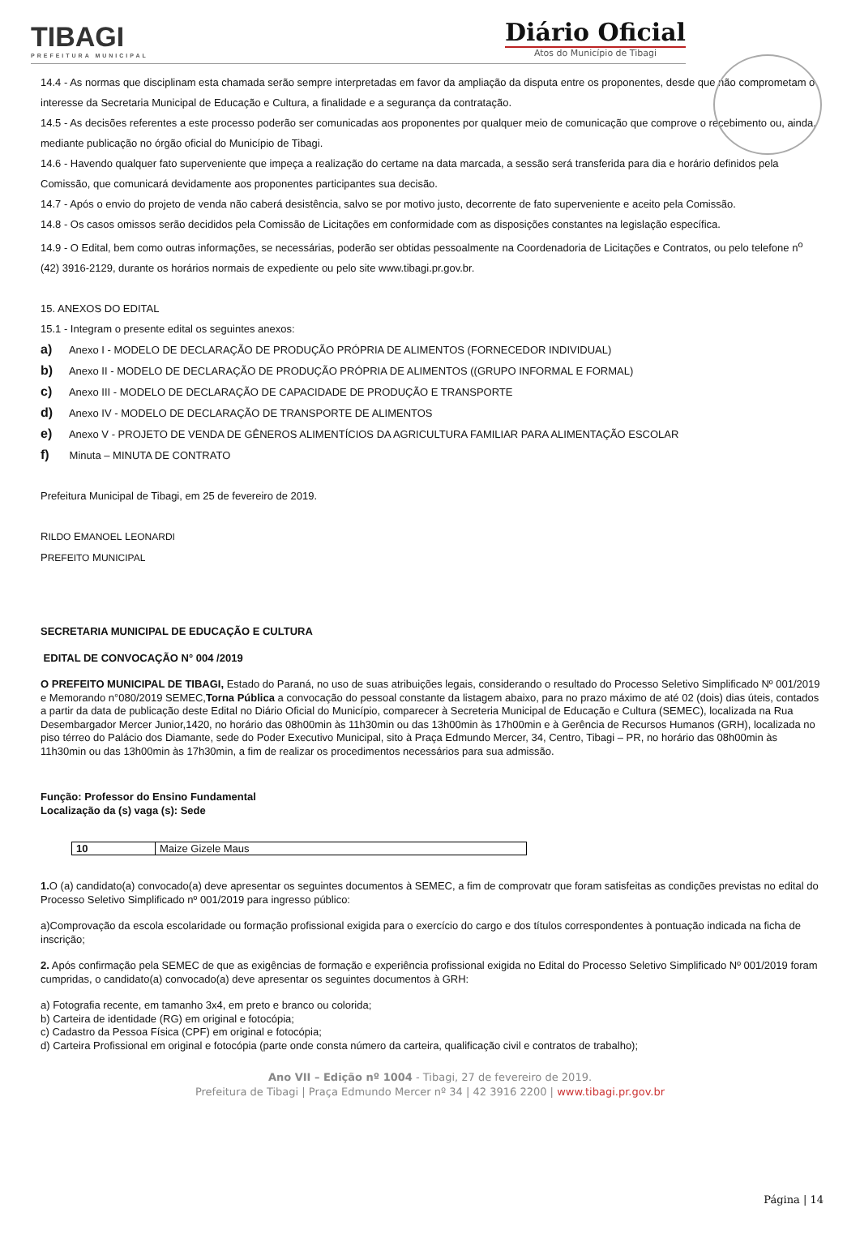TIBAGI
PREFEITURA MUNICIPAL
Diário Oficial
Atos do Município de Tibagi
14.4 - As normas que disciplinam esta chamada serão sempre interpretadas em favor da ampliação da disputa entre os proponentes, desde que não comprometam o interesse da Secretaria Municipal de Educação e Cultura, a finalidade e a segurança da contratação.
14.5 - As decisões referentes a este processo poderão ser comunicadas aos proponentes por qualquer meio de comunicação que comprove o recebimento ou, ainda, mediante publicação no órgão oficial do Município de Tibagi.
14.6 - Havendo qualquer fato superveniente que impeça a realização do certame na data marcada, a sessão será transferida para dia e horário definidos pela Comissão, que comunicará devidamente aos proponentes participantes sua decisão.
14.7 - Após o envio do projeto de venda não caberá desistência, salvo se por motivo justo, decorrente de fato superveniente e aceito pela Comissão.
14.8 - Os casos omissos serão decididos pela Comissão de Licitações em conformidade com as disposições constantes na legislação específica.
14.9 - O Edital, bem como outras informações, se necessárias, poderão ser obtidas pessoalmente na Coordenadoria de Licitações e Contratos, ou pelo telefone n<sup>o</sup> (42) 3916-2129, durante os horários normais de expediente ou pelo site www.tibagi.pr.gov.br.
15. ANEXOS DO EDITAL
15.1 - Integram o presente edital os seguintes anexos:
a) Anexo I - MODELO DE DECLARAÇÃO DE PRODUÇÃO PRÓPRIA DE ALIMENTOS (FORNECEDOR INDIVIDUAL)
b) Anexo II - MODELO DE DECLARAÇÃO DE PRODUÇÃO PRÓPRIA DE ALIMENTOS ((GRUPO INFORMAL E FORMAL)
c) Anexo III - MODELO DE DECLARAÇÃO DE CAPACIDADE DE PRODUÇÃO E TRANSPORTE
d) Anexo IV - MODELO DE DECLARAÇÃO DE TRANSPORTE DE ALIMENTOS
e) Anexo V - PROJETO DE VENDA DE GÊNEROS ALIMENTÍCIOS DA AGRICULTURA FAMILIAR PARA ALIMENTAÇÃO ESCOLAR
f) Minuta – MINUTA DE CONTRATO
Prefeitura Municipal de Tibagi, em 25 de fevereiro de 2019.
RILDO EMANOEL LEONARDI
PREFEITO MUNICIPAL
SECRETARIA MUNICIPAL DE EDUCAÇÃO E CULTURA
EDITAL DE CONVOCAÇÃO N° 004 /2019
O PREFEITO MUNICIPAL DE TIBAGI, Estado do Paraná, no uso de suas atribuições legais, considerando o resultado do Processo Seletivo Simplificado Nº 001/2019 e Memorando n°080/2019 SEMEC,Torna Pública a convocação do pessoal constante da listagem abaixo, para no prazo máximo de até 02 (dois) dias úteis, contados a partir da data de publicação deste Edital no Diário Oficial do Município, comparecer à Secreteria Municipal de Educação e Cultura (SEMEC), localizada na Rua Desembargador Mercer Junior,1420, no horário das 08h00min às 11h30min ou das 13h00min às 17h00min e à Gerência de Recursos Humanos (GRH), localizada no piso térreo do Palácio dos Diamante, sede do Poder Executivo Municipal, sito à Praça Edmundo Mercer, 34, Centro, Tibagi – PR, no horário das 08h00min às 11h30min ou das 13h00min às 17h30min, a fim de realizar os procedimentos necessários para sua admissão.
Função: Professor do Ensino Fundamental
Localização da (s) vaga (s): Sede
| 10 | Maize Gizele Maus |
1. O (a) candidato(a) convocado(a) deve apresentar os seguintes documentos à SEMEC, a fim de comprovatr que foram satisfeitas as condições previstas no edital do Processo Seletivo Simplificado nº 001/2019 para ingresso público:
a)Comprovação da escola escolaridade ou formação profissional exigida para o exercício do cargo e dos títulos correspondentes à pontuação indicada na ficha de inscrição;
2. Após confirmação pela SEMEC de que as exigências de formação e experiência profissional exigida no Edital do Processo Seletivo Simplificado Nº 001/2019 foram cumpridas, o candidato(a) convocado(a) deve apresentar os seguintes documentos à GRH:
a) Fotografia recente, em tamanho 3x4, em preto e branco ou colorida;
b) Carteira de identidade (RG) em original e fotocópia;
c) Cadastro da Pessoa Física (CPF) em original e fotocópia;
d) Carteira Profissional em original e fotocópia (parte onde consta número da carteira, qualificação civil e contratos de trabalho);
Ano VII – Edição nº 1004 - Tibagi, 27 de fevereiro de 2019.
Prefeitura de Tibagi | Praça Edmundo Mercer nº 34 | 42 3916 2200 | www.tibagi.pr.gov.br
Página | 14